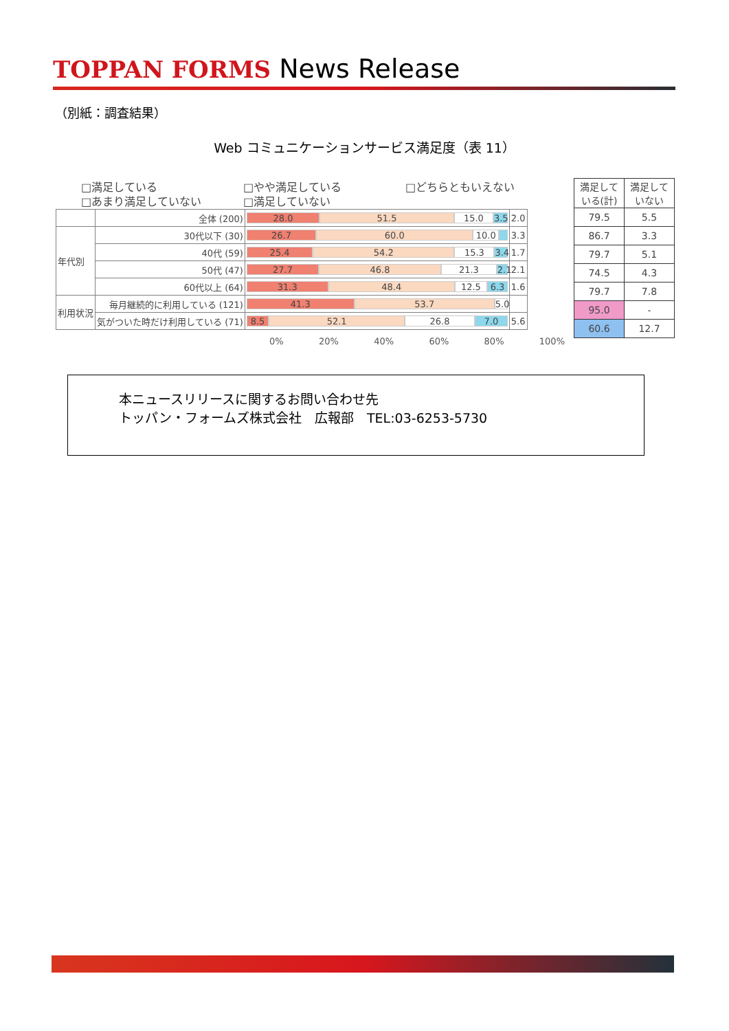TOPPAN FORMS News Release
（別紙：調査結果）
Web コミュニケーションサービス満足度（表 11）
□満足している □やや満足している □どちらともいえない
□あまり満足していない □満足していない
| | 全体 (200) | 28.0 51.5 15.0 3.5 | 2.0 |
| 年代別 | 30代以下 (30) | 26.7 60.0 10.0 | 3.3 |
| | 40代 (59) | 25.4 54.2 15.3 3.4 | 1.7 |
| | 50代 (47) | 27.7 46.8 21.3 2.1 | 2.1 |
| | 60代以上 (64) | 31.3 48.4 12.5 6.3 | 1.6 |
| 利用状況 | 毎月継続的に利用している (121) | 41.3 53.7 5.0 | |
| | 気がついた時だけ利用している (71) | 8.5 52.1 26.8 7.0 | 5.6 |
| 満足して いる(計) | 満足して いない |
| --- | --- |
| 79.5 | 5.5 |
| 86.7 | 3.3 |
| 79.7 | 5.1 |
| 74.5 | 4.3 |
| 79.7 | 7.8 |
| 95.0 | - |
| 60.6 | 12.7 |
0% 20% 40% 60% 80% 100%
本ニュースリリースに関するお問い合わせ先
トッパン・フォームズ株式会社　広報部　TEL:03-6253-5730